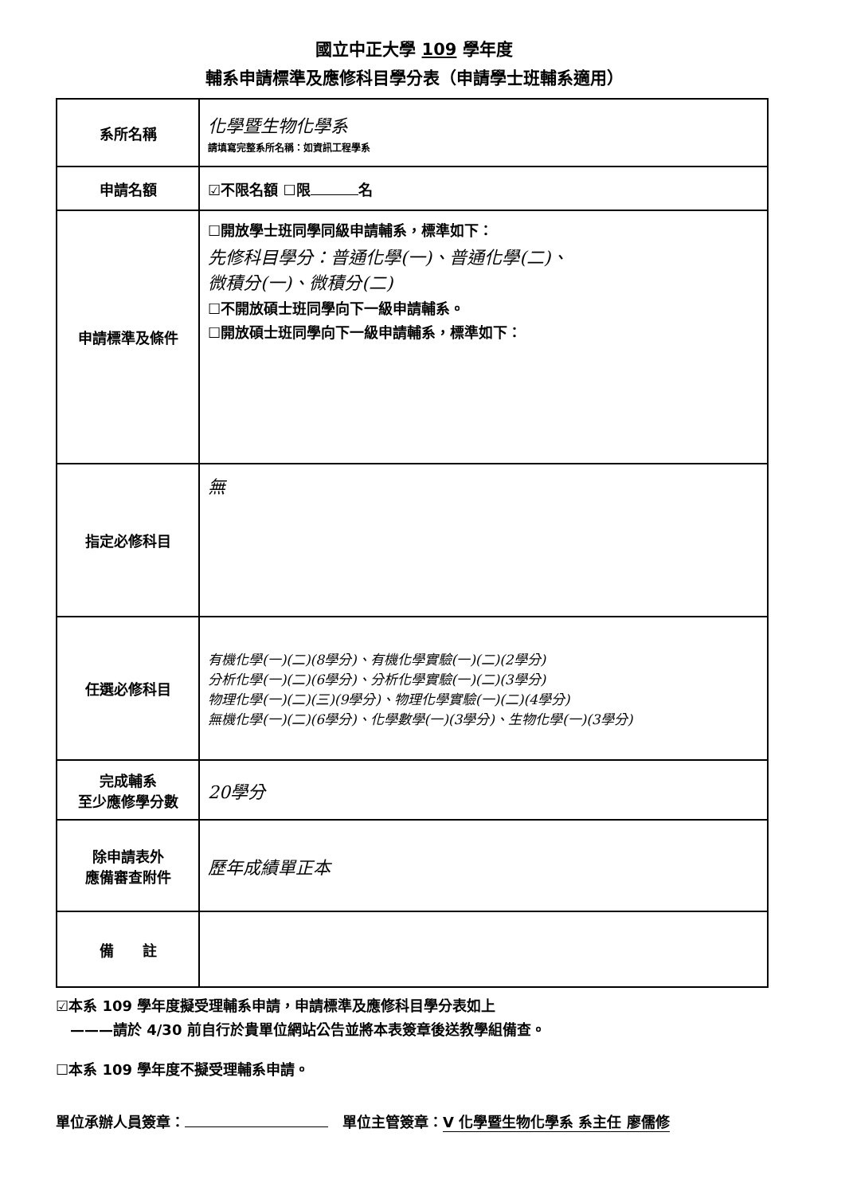國立中正大學 109 學年度
輔系申請標準及應修科目學分表（申請學士班輔系適用）
| 系所名稱 | 化學暨生物化學系 請填寫完整系所名稱：如資訊工程學系 |
| 申請名額 | ☑不限名額 ☐限 名 |
| 申請標準及條件 | ☐開放學士班同學同級申請輔系，標準如下： 先修科目學分：普通化學(一)、普通化學(二)、 微積分(一)、微積分(二) ☐不開放碩士班同學向下一級申請輔系。 ☐開放碩士班同學向下一級申請輔系，標準如下： |
| 指定必修科目 | 無 |
| 任選必修科目 | 有機化學(一)(二)(8學分)、有機化學實驗(一)(二)(2學分) 分析化學(一)(二)(6學分)、分析化學實驗(一)(二)(3學分) 物理化學(一)(二)(三)(9學分)、物理化學實驗(一)(二)(4學分) 無機化學(一)(二)(6學分)、化學數學(一)(3學分)、生物化學(一)(3學分) |
| 完成輔系 至少應修學分數 | 20學分 |
| 除申請表外 應備審查附件 | 歷年成績單正本 |
| 備 註 | |
☑本系 109 學年度擬受理輔系申請，申請標準及應修科目學分表如上
　———請於 4/30 前自行於貴單位網站公告並將本表簽章後送教學組備查。
☐本系 109 學年度不擬受理輔系申請。
單位承辦人員簽章：　單位主管簽章： V 化學暨生物化學系 系主任 廖儒修